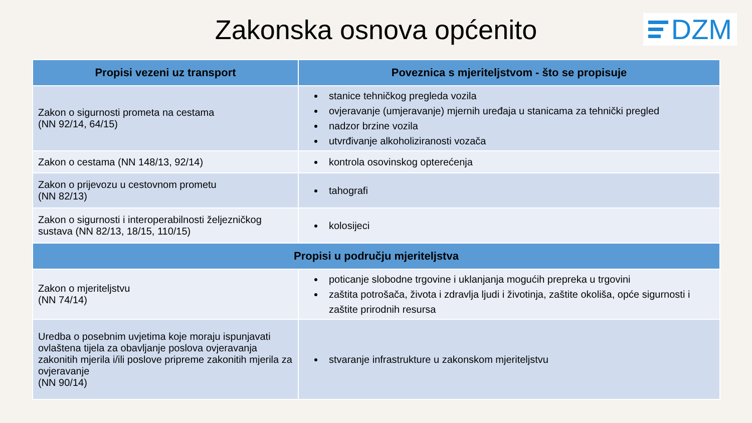Zakonska osnova općenito
DZM
| Propisi vezeni uz transport | Poveznica s mjeriteljstvom - što se propisuje |
| --- | --- |
| Zakon o sigurnosti prometa na cestama (NN 92/14, 64/15) | stanice tehničkog pregleda vozila ovjeravanje (umjeravanje) mjernih uređaja u stanicama za tehnički pregled nadzor brzine vozila utvrđivanje alkoholiziranosti vozača |
| Zakon o cestama (NN 148/13, 92/14) | kontrola osovinskog opterećenja |
| Zakon o prijevozu u cestovnom prometu (NN 82/13) | tahografi |
| Zakon o sigurnosti i interoperabilnosti željezničkog sustava (NN 82/13, 18/15, 110/15) | kolosijeci |
| Propisi u području mjeriteljstva | |
| Zakon o mjeriteljstvu (NN 74/14) | poticanje slobodne trgovine i uklanjanja mogućih prepreka u trgovini zaštita potrošača, života i zdravlja ljudi i životinja, zaštite okoliša, opće sigurnosti i zaštite prirodnih resursa |
| Uredba o posebnim uvjetima koje moraju ispunjavati ovlaštena tijela za obavljanje poslova ovjeravanja zakonitih mjerila i/ili poslove pripreme zakonitih mjerila za ovjeravanje (NN 90/14) | stvaranje infrastrukture u zakonskom mjeriteljstvu |